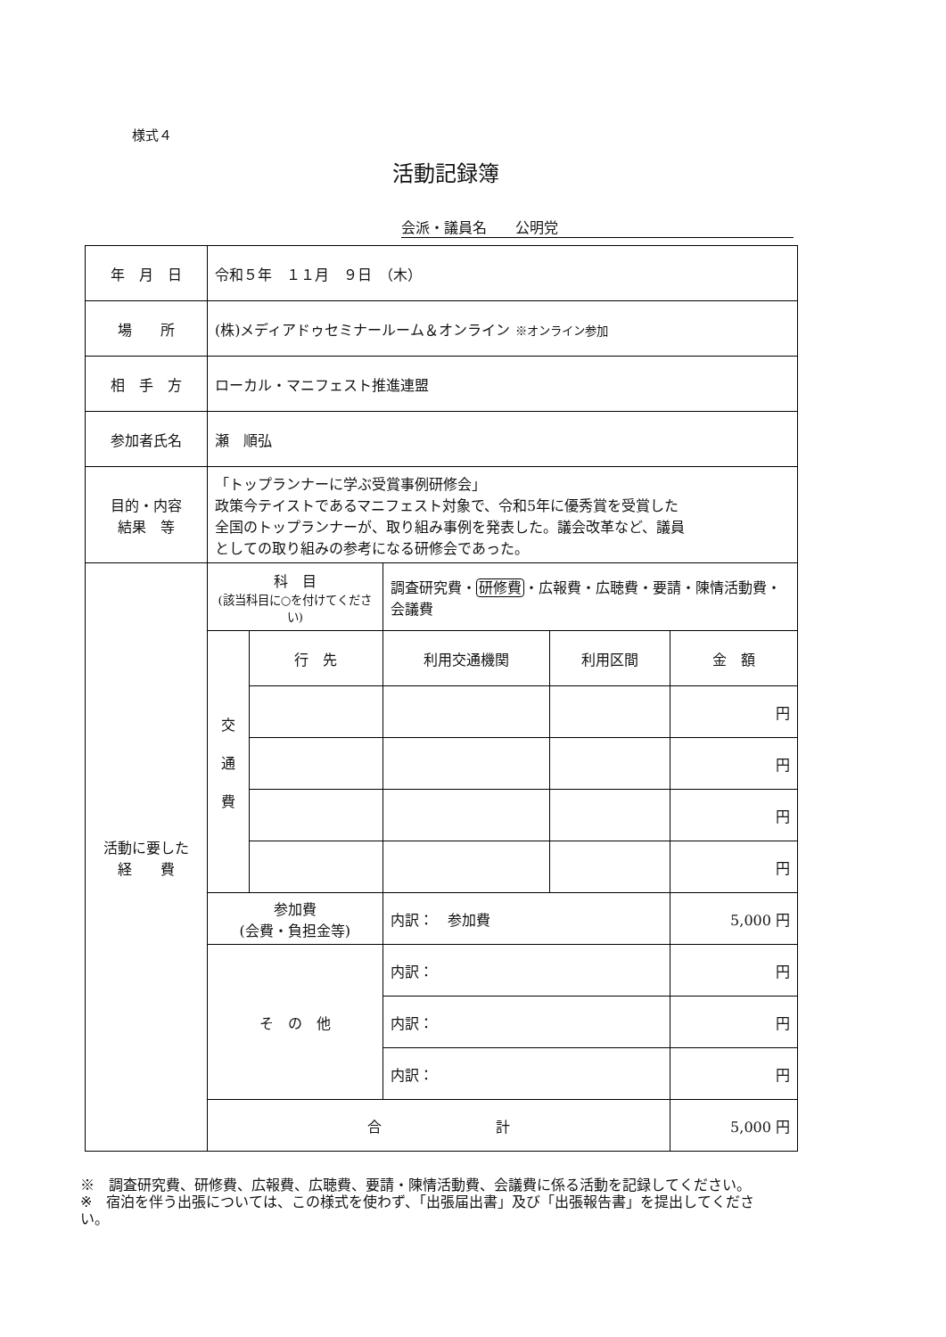様式４
活動記録簿
会派・議員名　　公明党
| 年 月 日 | 令和５年 １１月 ９日 （木） | | | | |
| 場 所 | (株)メディアドゥセミナールーム＆オンライン ※オンライン参加 | | | | |
| 相 手 方 | ローカル・マニフェスト推進連盟 | | | | |
| 参加者氏名 | 瀬 順弘 | | | | |
| 目的・内容 結果 等 | 「トップランナーに学ぶ受賞事例研修会」 政策今テイストであるマニフェスト対象で、令和5年に優秀賞を受賞した 全国のトップランナーが、取り組み事例を発表した。議会改革など、議員 としての取り組みの参考になる研修会であった。 | | | | |
| 活動に要した 経 費 | 科 目 (該当科目に○を付けてください) | | 調査研究費・ 研修費 ・広報費・広聴費・要請・陳情活動費・会議費 | | |
| | 交 通 費 | 行 先 | 利用交通機関 | 利用区間 | 金 額 |
| | | | | | 円 |
| | | | | | 円 |
| | | | | | 円 |
| | | | | | 円 |
| | 参加費 (会費・負担金等) | | 内訳： 参加費 | | 5,000 円 |
| | そ の 他 | | 内訳： | | 円 |
| | | | 内訳： | | 円 |
| | | | 内訳： | | 円 |
| | 合 計 | | | | 5,000 円 |
※　調査研究費、研修費、広報費、広聴費、要請・陳情活動費、会議費に係る活動を記録してください。
※　宿泊を伴う出張については、この様式を使わず、「出張届出書」及び「出張報告書」を提出してください。